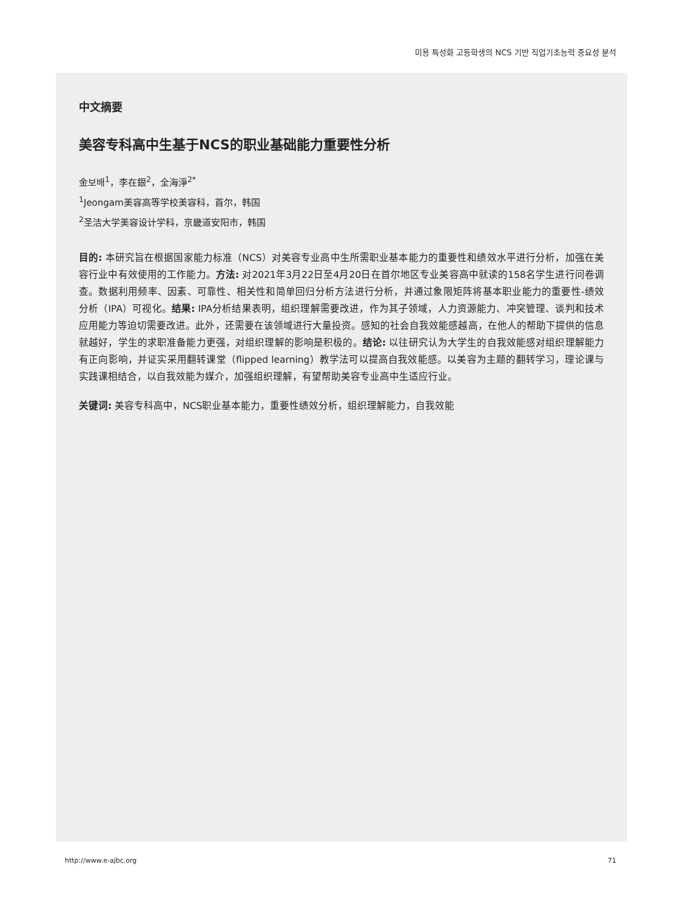미용 특성화 고등학생의 NCS 기반 직업기초능력 중요성 분석
中文摘要
美容专科高中生基于NCS的职业基础能力重要性分析
金보배<sup>1</sup>，李在銀<sup>2</sup>，全海淨<sup>2*</sup>
<sup>1</sup> Jeongam美容高等学校美容科，首尔，韩国
<sup>2</sup> 圣洁大学美容设计学科，京畿道安阳市，韩国
目的: 本研究旨在根据国家能力标准（NCS）对美容专业高中生所需职业基本能力的重要性和绩效水平进行分析，加强在美容行业中有效使用的工作能力。方法: 对2021年3月22日至4月20日在首尔地区专业美容高中就读的158名学生进行问卷调查。数据利用频率、因素、可靠性、相关性和简单回归分析方法进行分析，并通过象限矩阵将基本职业能力的重要性-绩效分析（IPA）可视化。结果: IPA分析结果表明，组织理解需要改进，作为其子领域，人力资源能力、冲突管理、谈判和技术应用能力等迫切需要改进。此外，还需要在该领域进行大量投资。感知的社会自我效能感越高，在他人的帮助下提供的信息就越好，学生的求职准备能力更强，对组织理解的影响是积极的。结论: 以往研究认为大学生的自我效能感对组织理解能力有正向影响，并证实采用翻转课堂（flipped learning）教学法可以提高自我效能感。以美容为主题的翻转学习，理论课与实践课相结合，以自我效能为媒介，加强组织理解，有望帮助美容专业高中生适应行业。
关键词: 美容专科高中，NCS职业基本能力，重要性绩效分析，组织理解能力，自我效能
http://www.e-ajbc.org 71